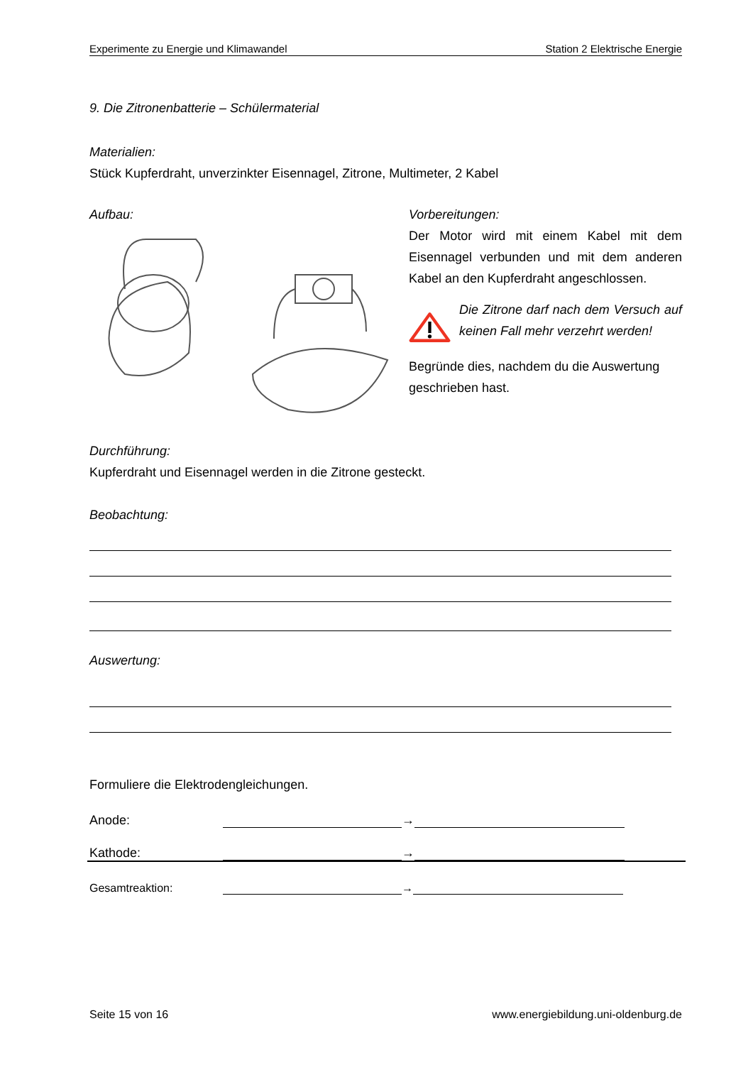Experimente zu Energie und Klimawandel Station 2 Elektrische Energie
9. Die Zitronenbatterie – Schülermaterial
Materialien:
Stück Kupferdraht, unverzinkter Eisennagel, Zitrone, Multimeter, 2 Kabel
Aufbau: Vorbereitungen:
Der Motor wird mit einem Kabel mit dem Eisennagel verbunden und mit dem anderen Kabel an den Kupferdraht angeschlossen.
Die Zitrone darf nach dem Versuch auf keinen Fall mehr verzehrt werden!
Begründe dies, nachdem du die Auswertung geschrieben hast.
Durchführung:
Kupferdraht und Eisennagel werden in die Zitrone gesteckt.
Beobachtung:
Auswertung:
Formuliere die Elektrodengleichungen.
Anode: →
Kathode: →
Gesamtreaktion: →
Seite 15 von 16 www.energiebildung.uni-oldenburg.de